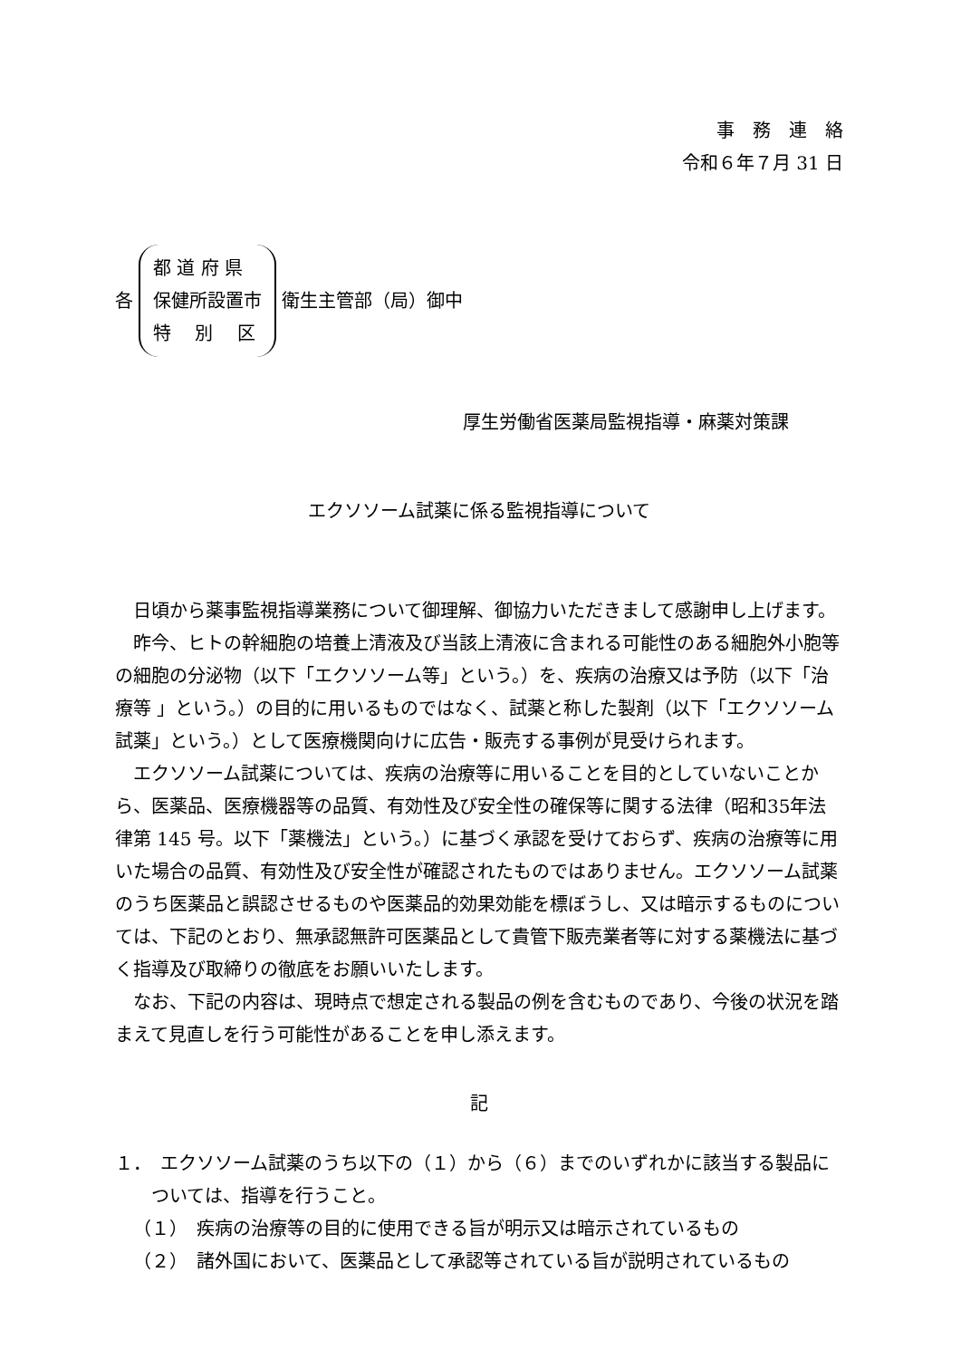事　務　連　絡
令和６年７月 31 日
各
都 道 府 県
保健所設置市
特　 別　 区
衛生主管部（局）御中
厚生労働省医薬局監視指導・麻薬対策課
エクソソーム試薬に係る監視指導について
日頃から薬事監視指導業務について御理解、御協力いただきまして感謝申し上げます。
昨今、ヒトの幹細胞の培養上清液及び当該上清液に含まれる可能性のある細胞外小胞等の細胞の分泌物（以下「エクソソーム等」という。）を、疾病の治療又は予防（以下「治療等 」という。）の目的に用いるものではなく、試薬と称した製剤（以下「エクソソーム試薬」という。）として医療機関向けに広告・販売する事例が見受けられます。
エクソソーム試薬については、疾病の治療等に用いることを目的としていないことから、医薬品、医療機器等の品質、有効性及び安全性の確保等に関する法律（昭和35年法律第 145 号。以下「薬機法」という。）に基づく承認を受けておらず、疾病の治療等に用いた場合の品質、有効性及び安全性が確認されたものではありません。エクソソーム試薬のうち医薬品と誤認させるものや医薬品的効果効能を標ぼうし、又は暗示するものについては、下記のとおり、無承認無許可医薬品として貴管下販売業者等に対する薬機法に基づく指導及び取締りの徹底をお願いいたします。
なお、下記の内容は、現時点で想定される製品の例を含むものであり、今後の状況を踏まえて見直しを行う可能性があることを申し添えます。
記
１．　エクソソーム試薬のうち以下の（１）から（６）までのいずれかに該当する製品については、指導を行うこと。
（１）　疾病の治療等の目的に使用できる旨が明示又は暗示されているもの
（２）　諸外国において、医薬品として承認等されている旨が説明されているもの